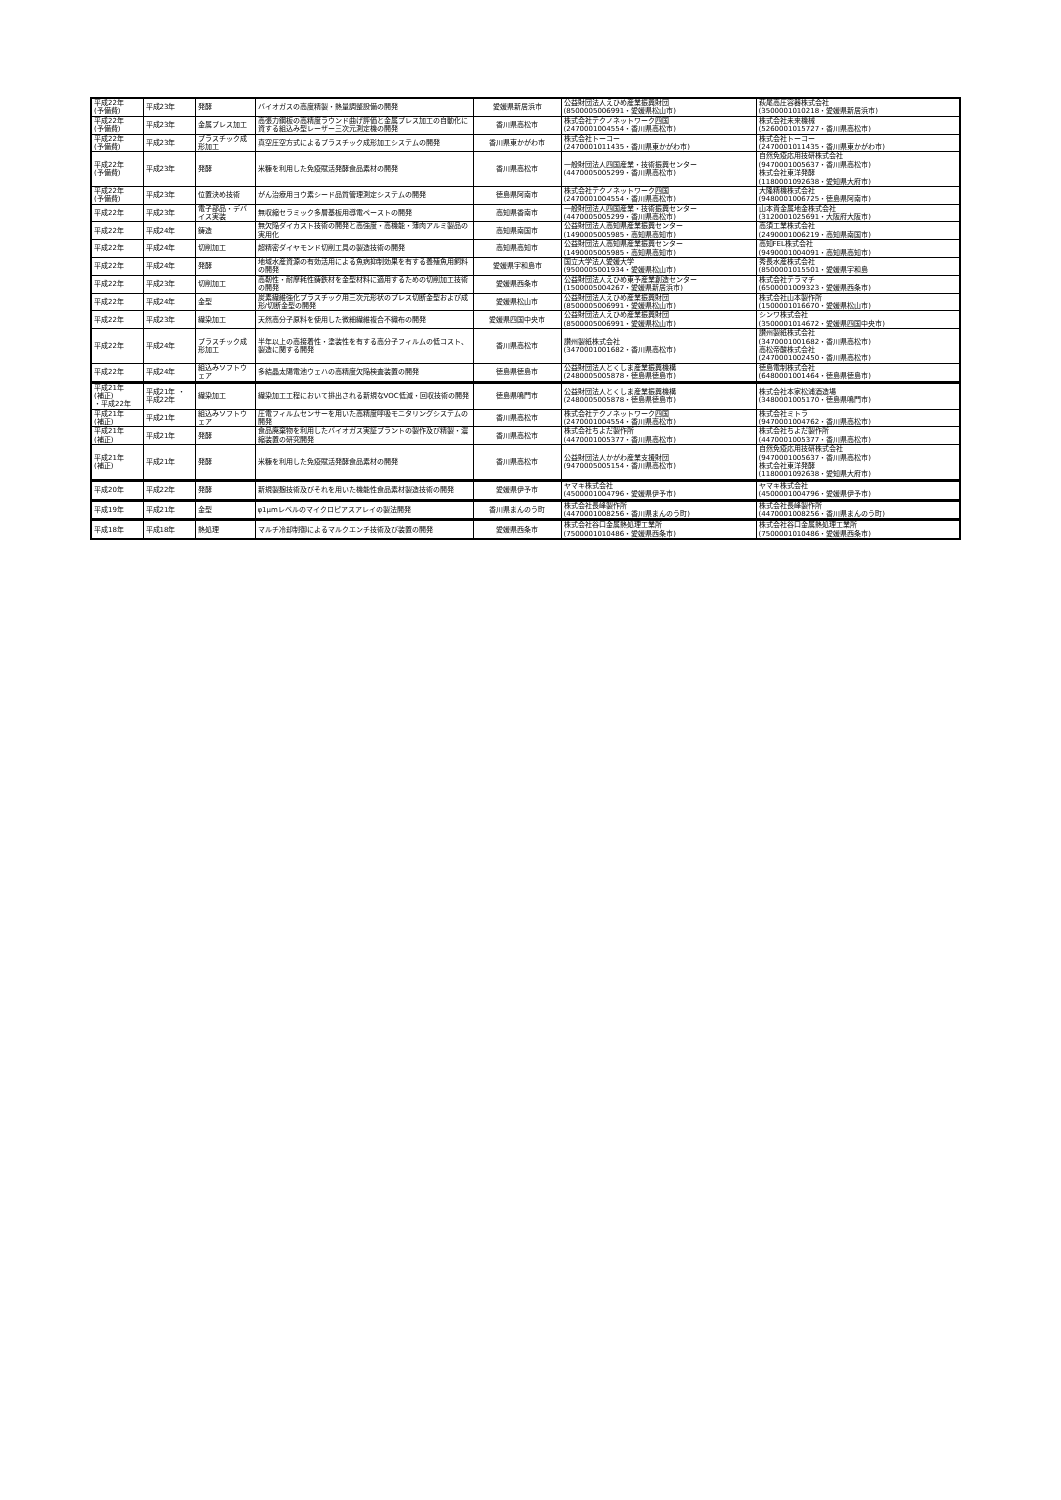| 平成22年 (予備費) | 平成23年 | 発酵 | バイオガスの高度精製・熱量調整設備の開発 | 愛媛県新居浜市 | 公益財団法人えひめ産業振興財団 (8500005006991・愛媛県松山市) | 萩尾高圧容器株式会社 (3500001010218・愛媛県新居浜市) |
| 平成22年 (予備費) | 平成23年 | 金属プレス加工 | 高張力鋼板の高精度ラウンド曲げ評価と金属プレス加工の自動化に資する組込み型レーザー三次元測定機の開発 | 香川県高松市 | 株式会社テクノネットワーク四国 (2470001004554・香川県高松市) | 株式会社未来機械 (5260001015727・香川県高松市) |
| 平成22年 (予備費) | 平成23年 | プラスチック成形加工 | 真空圧空方式によるプラスチック成形加工システムの開発 | 香川県東かがわ市 | 株式会社トーコー (2470001011435・香川県東かがわ市) | 株式会社トーコー (2470001011435・香川県東かがわ市) |
| 平成22年 (予備費) | 平成23年 | 発酵 | 米糠を利用した免疫賦活発酵食品素材の開発 | 香川県高松市 | 一般財団法人四国産業・技術振興センター (4470005005299・香川県高松市) | 自然免疫応用技研株式会社 (9470001005637・香川県高松市) 株式会社東洋発酵 (1180001092638・愛知県大府市) |
| 平成22年 (予備費) | 平成23年 | 位置決め技術 | がん治療用ヨウ素シード品質管理測定システムの開発 | 徳島県阿南市 | 株式会社テクノネットワーク四国 (2470001004554・香川県高松市) | 大隆精機株式会社 (9480001006725・徳島県阿南市) |
| 平成22年 | 平成23年 | 電子部品・デバイス実装 | 無収縮セラミック多層基板用導電ペーストの開発 | 高知県香南市 | 一般財団法人四国産業・技術振興センター (4470005005299・香川県高松市) | 山本貴金属地金株式会社 (3120001025691・大阪府大阪市) |
| 平成22年 | 平成24年 | 鋳造 | 無欠陥ダイカスト技術の開発と高強度・高機能・薄肉アルミ製品の実用化 | 高知県南国市 | 公益財団法人高知県産業振興センター (1490005005985・高知県高知市) | 高須工業株式会社 (2490001006219・高知県南国市) |
| 平成22年 | 平成24年 | 切削加工 | 超精密ダイヤモンド切削工具の製造技術の開発 | 高知県高知市 | 公益財団法人高知県産業振興センター (1490005005985・高知県高知市) | 高知FEL株式会社 (9490001004091・高知県高知市) |
| 平成22年 | 平成24年 | 発酵 | 地域水産資源の有効活用による魚病抑制効果を有する養殖魚用飼料の開発 | 愛媛県宇和島市 | 国立大学法人愛媛大学 (9500005001934・愛媛県松山市) | 秀長水産株式会社 (8500001015501・愛媛県宇和島 |
| 平成22年 | 平成23年 | 切削加工 | 高靭性・耐摩耗性鋳鉄材を金型材料に適用するための切削加工技術の開発 | 愛媛県西条市 | 公益財団法人えひめ東予産業創造センター (1500005004267・愛媛県新居浜市) | 株式会社テラマチ (6500001009323・愛媛県西条市) |
| 平成22年 | 平成24年 | 金型 | 炭素繊維強化プラスチック用三次元形状のプレス切断金型および成形/切断金型の開発 | 愛媛県松山市 | 公益財団法人えひめ産業振興財団 (8500005006991・愛媛県松山市) | 株式会社山本製作所 (1500001016670・愛媛県松山市) |
| 平成22年 | 平成23年 | 繊染加工 | 天然高分子原料を使用した微細繊維複合不織布の開発 | 愛媛県四国中央市 | 公益財団法人えひめ産業振興財団 (8500005006991・愛媛県松山市) | シンワ株式会社 (3500001014672・愛媛県四国中央市) |
| 平成22年 | 平成24年 | プラスチック成形加工 | 半年以上の高接着性・塗装性を有する高分子フィルムの低コスト、製造に関する開発 | 香川県高松市 | 讃州製紙株式会社 (3470001001682・香川県高松市) | 讃州製紙株式会社 (3470001001682・香川県高松市) 高松帝酸株式会社 (2470001002450・香川県高松市) |
| 平成22年 | 平成24年 | 組込みソフトウェア | 多結晶太陽電池ウェハの高精度欠陥検査装置の開発 | 徳島県徳島市 | 公益財団法人とくしま産業振興機構 (2480005005878・徳島県徳島市) | 徳島電制株式会社 (6480001001464・徳島県徳島市) |
| 平成21年 (補正) ・平成22年 | 平成21年 ・ 平成22年 | 繊染加工 | 繊染加工工程において排出される新規なVOC低減・回収技術の開発 | 徳島県鳴門市 | 公益財団法人とくしま産業振興機構 (2480005005878・徳島県徳島市) | 株式会社本家松浦酒造場 (3480001005170・徳島県鳴門市) |
| 平成21年 (補正) | 平成21年 | 組込みソフトウェア | 圧電フィルムセンサーを用いた高精度呼吸モニタリングシステムの開発 | 香川県高松市 | 株式会社テクノネットワーク四国 (2470001004554・香川県高松市) | 株式会社ミトラ (9470001004762・香川県高松市) |
| 平成21年 (補正) | 平成21年 | 発酵 | 食品廃棄物を利用したバイオガス実証プラントの製作及び精製・濃縮装置の研究開発 | 香川県高松市 | 株式会社ちよだ製作所 (4470001005377・香川県高松市) | 株式会社ちよだ製作所 (4470001005377・香川県高松市) |
| 平成21年 (補正) | 平成21年 | 発酵 | 米糠を利用した免疫賦活発酵食品素材の開発 | 香川県高松市 | 公益財団法人かがわ産業支援財団 (9470005005154・香川県高松市) | 自然免疫応用技研株式会社 (9470001005637・香川県高松市) 株式会社東洋発酵 (1180001092638・愛知県大府市) |
| 平成20年 | 平成22年 | 発酵 | 新規製麹技術及びそれを用いた機能性食品素材製造技術の開発 | 愛媛県伊予市 | ヤマキ株式会社 (4500001004796・愛媛県伊予市) | ヤマキ株式会社 (4500001004796・愛媛県伊予市) |
| 平成19年 | 平成21年 | 金型 | φ1μmレベルのマイクロピアスアレイの製法開発 | 香川県まんのう町 | 株式会社長峰製作所 (4470001008256・香川県まんのう町) | 株式会社長峰製作所 (4470001008256・香川県まんのう町) |
| 平成18年 | 平成18年 | 熱処理 | マルチ冷却制御によるマルクエンチ技術及び装置の開発 | 愛媛県西条市 | 株式会社谷口金属熱処理工業所 (7500001010486・愛媛県西条市) | 株式会社谷口金属熱処理工業所 (7500001010486・愛媛県西条市) |